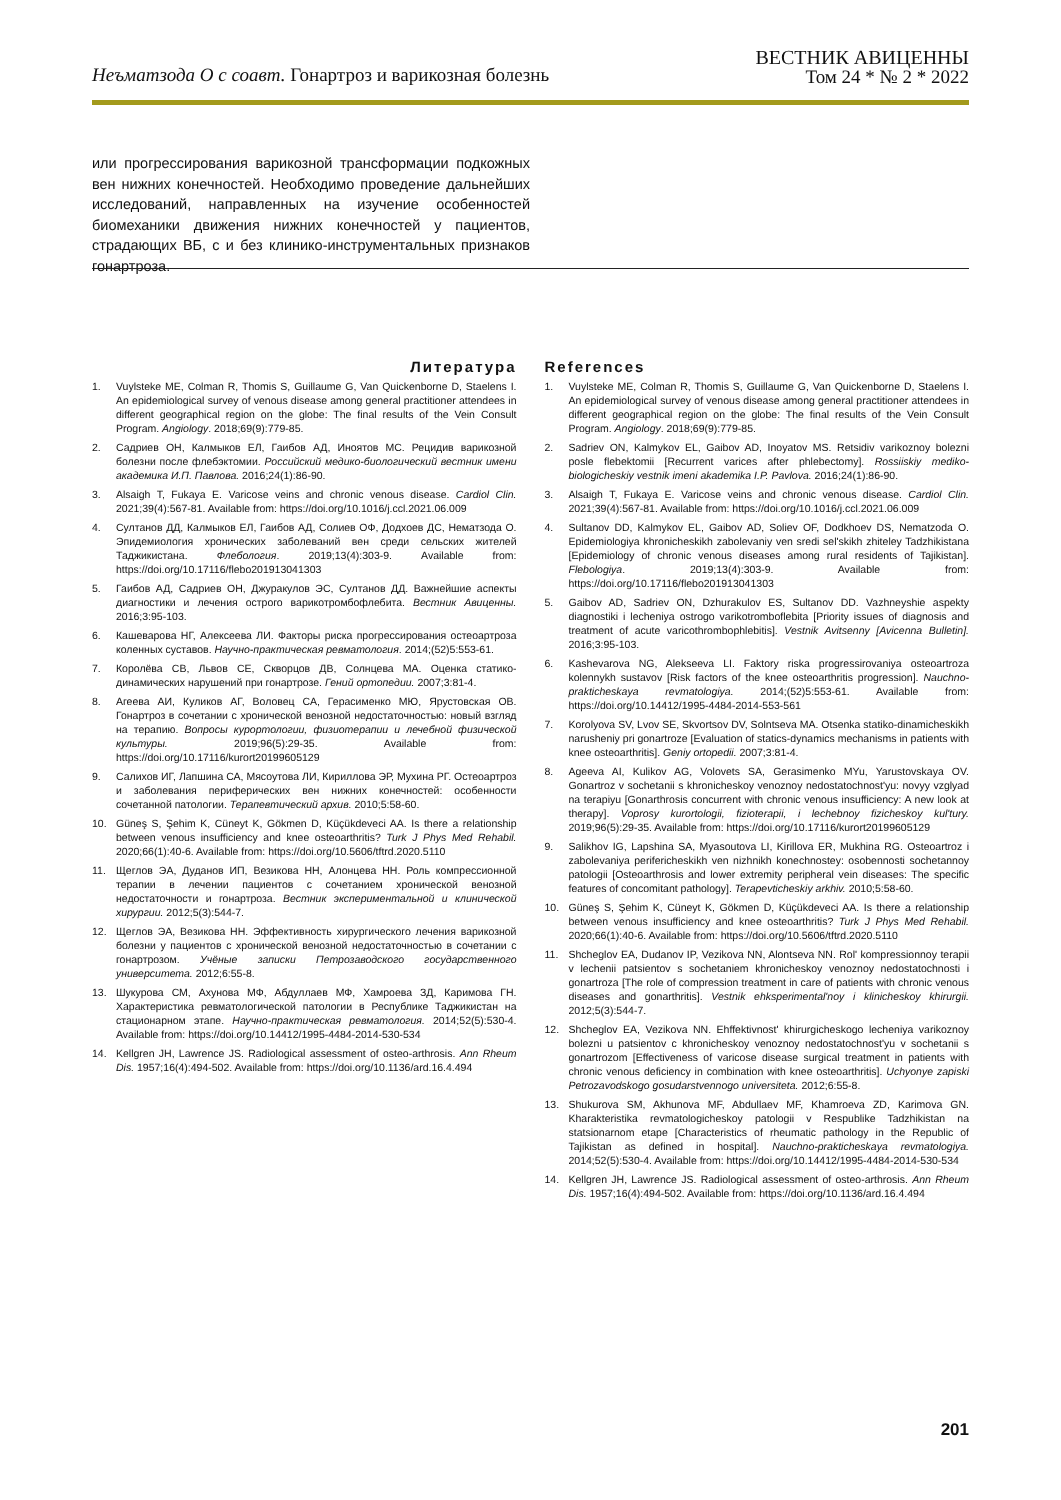Неъматзода О с соавт. Гонартроз и варикозная болезнь
ВЕСТНИК АВИЦЕННЫ
Том 24 * № 2 * 2022
или прогрессирования варикозной трансформации подкожных вен нижних конечностей. Необходимо проведение дальнейших исследований, направленных на изучение особенностей биомеханики движения нижних конечностей у пациентов, страдающих ВБ, с и без клинико-инструментальных признаков гонартроза.
Литература
1. Vuylsteke ME, Colman R, Thomis S, Guillaume G, Van Quickenborne D, Staelens I. An epidemiological survey of venous disease among general practitioner attendees in different geographical region on the globe: The final results of the Vein Consult Program. Angiology. 2018;69(9):779-85.
2. Садриев ОН, Калмыков ЕЛ, Гаибов АД, Иноятов МС. Рецидив варикозной болезни после флебэктомии. Российский медико-биологический вестник имени академика И.П. Павлова. 2016;24(1):86-90.
3. Alsaigh T, Fukaya E. Varicose veins and chronic venous disease. Cardiol Clin. 2021;39(4):567-81. Available from: https://doi.org/10.1016/j.ccl.2021.06.009
4. Султанов ДД, Калмыков ЕЛ, Гаибов АД, Солиев ОФ, Додхоев ДС, Нематзода О. Эпидемиология хронических заболеваний вен среди сельских жителей Таджикистана. Флебология. 2019;13(4):303-9. Available from: https://doi.org/10.17116/flebo201913041303
5. Гаибов АД, Садриев ОН, Джуракулов ЭС, Султанов ДД. Важнейшие аспекты диагностики и лечения острого варикотромбофлебита. Вестник Авиценны. 2016;3:95-103.
6. Кашеварова НГ, Алексеева ЛИ. Факторы риска прогрессирования остеоартроза коленных суставов. Научно-практическая ревматология. 2014;(52)5:553-61.
7. Королёва СВ, Львов СЕ, Скворцов ДВ, Солнцева МА. Оценка статико-динамических нарушений при гонартрозе. Гений ортопедии. 2007;3:81-4.
8. Агеева АИ, Куликов АГ, Воловец СА, Герасименко МЮ, Ярустовская ОВ. Гонартроз в сочетании с хронической венозной недостаточностью: новый взгляд на терапию. Вопросы курортологии, физиотерапии и лечебной физической культуры. 2019;96(5):29-35. Available from: https://doi.org/10.17116/kurort20199605129
9. Салихов ИГ, Лапшина СА, Мясоутова ЛИ, Кириллова ЭР, Мухина РГ. Остеоартроз и заболевания периферических вен нижних конечностей: особенности сочетанной патологии. Терапевтический архив. 2010;5:58-60.
10. Güneş S, Şehim K, Cüneyt K, Gökmen D, Küçükdeveci AA. Is there a relationship between venous insufficiency and knee osteoarthritis? Turk J Phys Med Rehabil. 2020;66(1):40-6. Available from: https://doi.org/10.5606/tftrd.2020.5110
11. Щеглов ЭА, Дуданов ИП, Везикова НН, Алонцева НН. Роль компрессионной терапии в лечении пациентов с сочетанием хронической венозной недостаточности и гонартроза. Вестник экспериментальной и клинической хирургии. 2012;5(3):544-7.
12. Щеглов ЭА, Везикова НН. Эффективность хирургического лечения варикозной болезни у пациентов с хронической венозной недостаточностью в сочетании с гонартрозом. Учёные записки Петрозаводского государственного университета. 2012;6:55-8.
13. Шукурова СМ, Ахунова МФ, Абдуллаев МФ, Хамроева ЗД, Каримова ГН. Характеристика ревматологической патологии в Республике Таджикистан на стационарном этапе. Научно-практическая ревматология. 2014;52(5):530-4. Available from: https://doi.org/10.14412/1995-4484-2014-530-534
14. Kellgren JH, Lawrence JS. Radiological assessment of osteo-arthrosis. Ann Rheum Dis. 1957;16(4):494-502. Available from: https://doi.org/10.1136/ard.16.4.494
References
1. Vuylsteke ME, Colman R, Thomis S, Guillaume G, Van Quickenborne D, Staelens I. An epidemiological survey of venous disease among general practitioner attendees in different geographical region on the globe: The final results of the Vein Consult Program. Angiology. 2018;69(9):779-85.
2. Sadriev ON, Kalmykov EL, Gaibov AD, Inoyatov MS. Retsidiv varikoznoy bolezni posle flebektomii [Recurrent varices after phlebectomy]. Rossiiskiy mediko-biologicheskiy vestnik imeni akademika I.P. Pavlova. 2016;24(1):86-90.
3. Alsaigh T, Fukaya E. Varicose veins and chronic venous disease. Cardiol Clin. 2021;39(4):567-81. Available from: https://doi.org/10.1016/j.ccl.2021.06.009
4. Sultanov DD, Kalmykov EL, Gaibov AD, Soliev OF, Dodkhoev DS, Nematzoda O. Epidemiologiya khronicheskikh zabolevaniy ven sredi sel'skikh zhiteley Tadzhikistana [Epidemiology of chronic venous diseases among rural residents of Tajikistan]. Flebologiya. 2019;13(4):303-9. Available from: https://doi.org/10.17116/flebo201913041303
5. Gaibov AD, Sadriev ON, Dzhurakulov ES, Sultanov DD. Vazhneyshie aspekty diagnostiki i lecheniya ostrogo varikotromboflebita [Priority issues of diagnosis and treatment of acute varicothrombophlebitis]. Vestnik Avitsenny [Avicenna Bulletin]. 2016;3:95-103.
6. Kashevarova NG, Alekseeva LI. Faktory riska progressirovaniya osteoartroza kolennykh sustavov [Risk factors of the knee osteoarthritis progression]. Nauchno-prakticheskaya revmatologiya. 2014;(52)5:553-61. Available from: https://doi.org/10.14412/1995-4484-2014-553-561
7. Korolyova SV, Lvov SE, Skvortsov DV, Solntseva MA. Otsenka statiko-dinamicheskikh narusheniy pri gonartroze [Evaluation of statics-dynamics mechanisms in patients with knee osteoarthritis]. Geniy ortopedii. 2007;3:81-4.
8. Ageeva AI, Kulikov AG, Volovets SA, Gerasimenko MYu, Yarustovskaya OV. Gonartroz v sochetanii s khronicheskoy venoznoy nedostatochnost'yu: novyy vzglyad na terapiyu [Gonarthrosis concurrent with chronic venous insufficiency: A new look at therapy]. Voprosy kurortologii, fizioterapii, i lechebnoy fizicheskoy kul'tury. 2019;96(5):29-35. Available from: https://doi.org/10.17116/kurort20199605129
9. Salikhov IG, Lapshina SA, Myasoutova LI, Kirillova ER, Mukhina RG. Osteoartroz i zabolevaniya perifericheskikh ven nizhnikh konechnostey: osobennosti sochetannoy patologii [Osteoarthrosis and lower extremity peripheral vein diseases: The specific features of concomitant pathology]. Terapevticheskiy arkhiv. 2010;5:58-60.
10. Güneş S, Şehim K, Cüneyt K, Gökmen D, Küçükdeveci AA. Is there a relationship between venous insufficiency and knee osteoarthritis? Turk J Phys Med Rehabil. 2020;66(1):40-6. Available from: https://doi.org/10.5606/tftrd.2020.5110
11. Shcheglov EA, Dudanov IP, Vezikova NN, Alontseva NN. Rol' kompressionnoy terapii v lechenii patsientov s sochetaniem khronicheskoy venoznoy nedostatochnosti i gonartroza [The role of compression treatment in care of patients with chronic venous diseases and gonarthritis]. Vestnik ehksperimental'noy i klinicheskoy khirurgii. 2012;5(3):544-7.
12. Shcheglov EA, Vezikova NN. Ehffektivnost' khirurgicheskogo lecheniya varikoznoy bolezni u patsientov c khronicheskoy venoznoy nedostatochnost'yu v sochetanii s gonartrozom [Effectiveness of varicose disease surgical treatment in patients with chronic venous deficiency in combination with knee osteoarthritis]. Uchyonye zapiski Petrozavodskogo gosudarstvennogo universiteta. 2012;6:55-8.
13. Shukurova SM, Akhunova MF, Abdullaev MF, Khamroeva ZD, Karimova GN. Kharakteristika revmatologicheskoy patologii v Respublike Tadzhikistan na statsionarnom etape [Characteristics of rheumatic pathology in the Republic of Tajikistan as defined in hospital]. Nauchno-prakticheskaya revmatologiya. 2014;52(5):530-4. Available from: https://doi.org/10.14412/1995-4484-2014-530-534
14. Kellgren JH, Lawrence JS. Radiological assessment of osteo-arthrosis. Ann Rheum Dis. 1957;16(4):494-502. Available from: https://doi.org/10.1136/ard.16.4.494
201